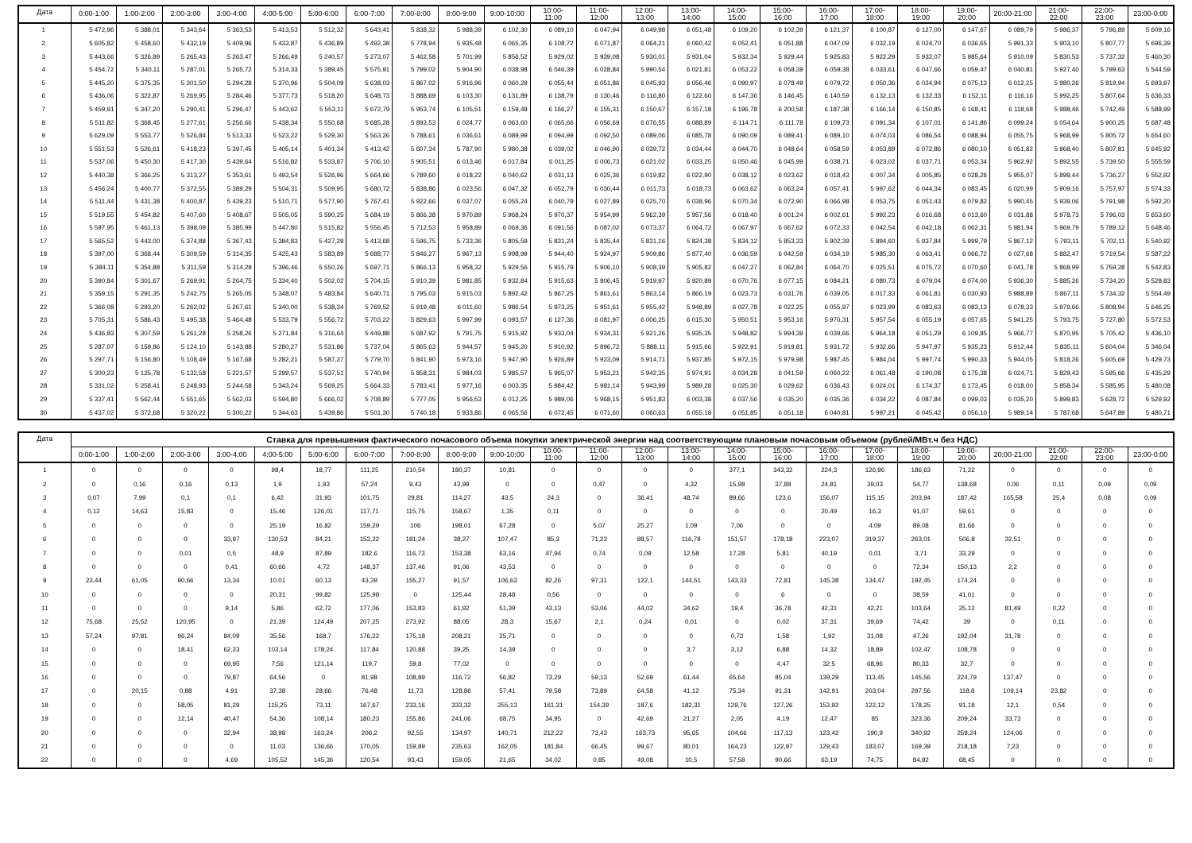| Дата | 0:00-1:00 | 1:00-2:00 | 2:00-3:00 | 3:00-4:00 | 4:00-5:00 | 5:00-6:00 | 6:00-7:00 | 7:00-8:00 | 8:00-9:00 | 9:00-10:00 | 10:00- 11:00 | 11:00- 12:00 | 12:00- 13:00 | 13:00- 14:00 | 14:00- 15:00 | 15:00- 16:00 | 16:00- 17:00 | 17:00- 18:00 | 18:00- 19:00 | 19:00- 20:00 | 20:00-21:00 | 21:00- 22:00 | 22:00- 23:00 | 23:00-0:00 |
| --- | --- | --- | --- | --- | --- | --- | --- | --- | --- | --- | --- | --- | --- | --- | --- | --- | --- | --- | --- | --- | --- | --- | --- | --- |
| 1 | 5 472,96 | 5 388,01 | 5 343,64 | 5 363,53 | 5 413,53 | 5 512,32 | 5 643,41 | 5 838,32 | 5 988,39 | 6 102,30 | 6 089,10 | 6 047,94 | 6 049,98 | 6 051,48 | 6 109,20 | 6 102,39 | 6 121,37 | 6 100,87 | 6 127,00 | 6 147,67 | 6 089,79 | 5 986,37 | 5 796,89 | 5 609,16 |
| 2 | 5 605,82 | 5 458,60 | 5 432,19 | 5 409,96 | 5 433,87 | 5 436,89 | 5 492,38 | 5 778,94 | 5 935,48 | 6 065,35 | 6 108,72 | 6 071,87 | 6 064,21 | 6 060,42 | 6 052,41 | 6 051,88 | 6 047,09 | 6 032,19 | 6 024,70 | 6 036,65 | 5 991,33 | 5 903,10 | 5 807,77 | 5 696,39 |
| 3 | 5 443,66 | 5 326,89 | 5 265,43 | 5 263,47 | 5 266,49 | 5 240,57 | 5 273,07 | 5 462,58 | 5 701,99 | 5 856,52 | 5 929,02 | 5 939,08 | 5 930,01 | 5 931,04 | 5 932,34 | 5 929,44 | 5 925,83 | 5 922,29 | 5 932,07 | 5 985,64 | 5 910,09 | 5 830,53 | 5 737,32 | 5 460,30 |
| 4 | 5 454,72 | 5 340,11 | 5 287,01 | 5 265,72 | 5 314,33 | 5 389,45 | 5 575,91 | 5 799,02 | 5 904,90 | 6 038,98 | 6 046,39 | 6 028,84 | 5 990,54 | 6 021,81 | 6 053,22 | 6 058,39 | 6 059,38 | 6 033,61 | 6 047,66 | 6 059,47 | 6 040,81 | 5 927,40 | 5 799,63 | 5 544,59 |
| 5 | 5 445,20 | 5 375,35 | 5 301,50 | 5 294,28 | 5 370,96 | 5 504,09 | 5 638,03 | 5 867,02 | 5 916,96 | 6 060,29 | 6 055,44 | 6 051,86 | 6 045,93 | 6 056,46 | 6 090,97 | 6 078,49 | 6 079,72 | 6 050,36 | 6 034,94 | 6 075,13 | 6 012,25 | 5 980,26 | 5 819,94 | 5 693,97 |
| 6 | 5 436,06 | 5 322,87 | 5 269,95 | 5 284,46 | 5 377,73 | 5 518,20 | 5 648,73 | 5 888,69 | 6 103,30 | 6 131,89 | 6 138,79 | 6 130,46 | 6 116,80 | 6 122,60 | 6 147,36 | 6 146,45 | 6 140,59 | 6 132,13 | 6 132,33 | 6 152,11 | 6 116,16 | 5 992,25 | 5 807,64 | 5 636,33 |
| 7 | 5 459,91 | 5 347,20 | 5 290,41 | 5 296,47 | 5 443,62 | 5 553,11 | 5 672,79 | 5 953,74 | 6 105,51 | 6 159,48 | 6 166,27 | 6 155,31 | 6 150,67 | 6 157,18 | 6 196,78 | 6 200,58 | 6 187,38 | 6 166,14 | 6 150,85 | 6 168,41 | 6 118,68 | 5 988,46 | 5 742,49 | 5 588,99 |
| 8 | 5 511,82 | 5 368,45 | 5 277,61 | 5 256,66 | 5 438,34 | 5 550,68 | 5 685,28 | 5 892,53 | 6 024,77 | 6 063,60 | 6 065,66 | 6 056,69 | 6 076,55 | 6 088,89 | 6 114,71 | 6 111,78 | 6 109,73 | 6 091,34 | 6 107,01 | 6 141,86 | 6 099,24 | 6 054,64 | 5 900,25 | 5 687,48 |
| 9 | 5 629,09 | 5 553,77 | 5 526,84 | 5 513,33 | 5 523,22 | 5 529,30 | 5 563,26 | 5 788,61 | 6 036,61 | 6 089,99 | 6 094,99 | 6 092,50 | 6 089,06 | 6 085,78 | 6 090,09 | 6 089,41 | 6 089,10 | 6 074,03 | 6 086,54 | 6 088,94 | 6 055,75 | 5 968,99 | 5 805,72 | 5 654,60 |
| 10 | 5 551,53 | 5 526,61 | 5 418,23 | 5 397,45 | 5 405,14 | 5 401,34 | 5 413,42 | 5 607,34 | 5 787,90 | 5 980,38 | 6 039,02 | 6 046,90 | 6 039,72 | 6 034,44 | 6 044,70 | 6 048,64 | 6 058,59 | 6 053,89 | 6 072,86 | 6 080,10 | 6 051,82 | 5 968,40 | 5 807,81 | 5 645,92 |
| 11 | 5 537,06 | 5 450,30 | 5 417,30 | 5 439,64 | 5 516,82 | 5 533,87 | 5 706,10 | 5 905,51 | 6 013,46 | 6 017,84 | 6 011,25 | 6 006,73 | 6 021,02 | 6 033,25 | 6 050,46 | 6 045,99 | 6 038,71 | 6 023,02 | 6 037,71 | 6 053,34 | 5 962,92 | 5 892,55 | 5 739,50 | 5 555,59 |
| 12 | 5 440,38 | 5 366,25 | 5 313,27 | 5 353,61 | 5 493,54 | 5 526,96 | 5 664,66 | 5 789,60 | 6 018,22 | 6 040,62 | 6 031,13 | 6 025,36 | 6 019,82 | 6 022,90 | 6 038,12 | 6 023,62 | 6 018,43 | 6 007,34 | 6 005,85 | 6 028,26 | 5 955,07 | 5 899,44 | 5 736,27 | 5 552,92 |
| 13 | 5 456,24 | 5 400,77 | 5 372,55 | 5 389,29 | 5 504,31 | 5 509,95 | 5 680,72 | 5 838,86 | 6 023,56 | 6 047,32 | 6 052,79 | 6 030,44 | 6 011,73 | 6 018,73 | 6 063,62 | 6 063,24 | 6 057,41 | 5 997,62 | 6 044,34 | 6 083,45 | 6 020,99 | 5 909,16 | 5 757,97 | 5 574,33 |
| 14 | 5 511,44 | 5 431,38 | 5 400,87 | 5 439,23 | 5 510,71 | 5 577,90 | 5 767,41 | 5 922,66 | 6 037,07 | 6 055,24 | 6 040,79 | 6 027,89 | 6 025,70 | 6 038,96 | 6 070,34 | 6 072,90 | 6 066,98 | 6 053,75 | 6 051,43 | 6 079,82 | 5 990,45 | 5 939,06 | 5 791,98 | 5 592,20 |
| 15 | 5 519,55 | 5 454,82 | 5 407,60 | 5 408,67 | 5 505,05 | 5 590,25 | 5 684,19 | 5 866,38 | 5 970,89 | 5 968,24 | 5 970,37 | 5 954,99 | 5 962,39 | 5 957,56 | 6 018,40 | 6 001,24 | 6 002,61 | 5 992,23 | 6 016,68 | 6 013,60 | 6 031,88 | 5 978,73 | 5 796,03 | 5 653,60 |
| 16 | 5 597,95 | 5 461,13 | 5 398,09 | 5 385,99 | 5 447,80 | 5 515,82 | 5 556,45 | 5 712,53 | 5 958,89 | 6 069,36 | 6 091,56 | 6 087,02 | 6 073,37 | 6 064,72 | 6 067,97 | 6 067,62 | 6 072,33 | 6 042,54 | 6 042,18 | 6 062,31 | 5 981,94 | 5 969,79 | 5 789,12 | 5 648,46 |
| 17 | 5 565,52 | 5 443,00 | 5 374,88 | 5 367,43 | 5 384,83 | 5 427,29 | 5 413,68 | 5 596,75 | 5 733,36 | 5 805,59 | 5 831,24 | 5 835,44 | 5 831,16 | 5 824,38 | 5 834,12 | 5 853,33 | 5 902,39 | 5 894,60 | 5 937,84 | 5 999,79 | 5 867,12 | 5 793,11 | 5 702,11 | 5 540,92 |
| 18 | 5 397,00 | 5 368,44 | 5 309,59 | 5 314,35 | 5 425,43 | 5 583,89 | 5 688,77 | 5 846,27 | 5 967,13 | 5 998,99 | 5 944,40 | 5 924,97 | 5 909,86 | 5 877,40 | 6 036,59 | 6 042,59 | 6 034,19 | 5 985,30 | 6 063,41 | 6 066,72 | 6 027,68 | 5 882,47 | 5 719,54 | 5 587,22 |
| 19 | 5 384,11 | 5 354,88 | 5 311,59 | 5 314,29 | 5 396,46 | 5 550,26 | 5 697,71 | 5 866,13 | 5 958,32 | 5 929,56 | 5 915,79 | 5 906,10 | 5 908,39 | 5 905,82 | 6 047,27 | 6 062,84 | 6 064,70 | 6 025,51 | 6 075,72 | 6 070,60 | 6 041,78 | 5 868,99 | 5 759,28 | 5 542,83 |
| 20 | 5 390,84 | 5 301,67 | 5 269,91 | 5 264,75 | 5 334,40 | 5 502,02 | 5 704,15 | 5 910,39 | 5 981,85 | 5 932,84 | 5 915,63 | 5 906,45 | 5 919,97 | 5 920,89 | 6 070,76 | 6 077,15 | 6 084,21 | 6 080,73 | 6 079,04 | 6 074,00 | 5 936,30 | 5 885,26 | 5 734,20 | 5 528,83 |
| 21 | 5 359,15 | 5 291,35 | 5 242,75 | 5 265,05 | 5 348,07 | 5 483,84 | 5 640,71 | 5 795,03 | 5 915,03 | 5 892,42 | 5 867,25 | 5 861,61 | 5 863,14 | 5 866,19 | 6 023,73 | 6 031,76 | 6 039,05 | 6 017,33 | 6 061,81 | 6 030,93 | 5 988,89 | 5 867,11 | 5 734,32 | 5 554,49 |
| 22 | 5 366,08 | 5 293,20 | 5 262,02 | 5 267,61 | 5 340,00 | 5 538,34 | 5 769,52 | 5 919,48 | 6 011,60 | 5 986,54 | 5 973,25 | 5 951,61 | 5 955,42 | 5 948,89 | 6 027,78 | 6 022,25 | 6 055,97 | 6 023,99 | 6 083,63 | 6 083,13 | 6 078,33 | 5 979,66 | 5 808,94 | 5 646,25 |
| 23 | 5 705,31 | 5 586,43 | 5 495,38 | 5 464,48 | 5 533,79 | 5 556,72 | 5 703,22 | 5 829,63 | 5 997,99 | 6 093,57 | 6 127,36 | 6 081,97 | 6 006,25 | 6 015,30 | 5 950,51 | 5 953,16 | 5 970,31 | 5 957,54 | 6 055,19 | 6 057,65 | 5 941,25 | 5 793,75 | 5 727,80 | 5 572,53 |
| 24 | 5 436,83 | 5 307,59 | 5 261,28 | 5 258,26 | 5 271,84 | 5 316,64 | 5 449,88 | 5 687,92 | 5 791,75 | 5 915,92 | 5 933,04 | 5 934,31 | 5 921,26 | 5 935,35 | 5 948,82 | 5 994,39 | 6 039,66 | 5 964,18 | 6 051,29 | 6 109,85 | 5 966,77 | 5 870,95 | 5 705,42 | 5 436,10 |
| 25 | 5 287,07 | 5 159,86 | 5 124,10 | 5 143,88 | 5 280,27 | 5 531,86 | 5 737,04 | 5 865,63 | 5 944,57 | 5 945,20 | 5 910,92 | 5 896,72 | 5 888,11 | 5 915,66 | 5 922,91 | 5 919,81 | 5 931,72 | 5 932,66 | 5 947,97 | 5 935,23 | 5 912,44 | 5 835,11 | 5 604,04 | 5 346,04 |
| 26 | 5 297,71 | 5 156,80 | 5 108,49 | 5 167,68 | 5 282,21 | 5 587,27 | 5 779,70 | 5 841,90 | 5 973,16 | 5 947,90 | 5 926,89 | 5 923,09 | 5 914,71 | 5 937,85 | 5 972,15 | 5 979,98 | 5 987,45 | 5 984,04 | 5 997,74 | 5 990,33 | 5 944,05 | 5 818,26 | 5 605,69 | 5 429,73 |
| 27 | 5 300,23 | 5 125,78 | 5 132,58 | 5 221,57 | 5 299,57 | 5 537,51 | 5 740,94 | 5 858,31 | 5 984,03 | 5 985,57 | 5 965,07 | 5 953,21 | 5 942,35 | 5 974,91 | 6 034,28 | 6 041,59 | 6 060,22 | 6 061,48 | 6 190,08 | 6 175,38 | 6 024,71 | 5 829,43 | 5 595,66 | 5 435,29 |
| 28 | 5 331,02 | 5 258,41 | 5 248,93 | 5 244,58 | 5 343,24 | 5 569,25 | 5 664,33 | 5 783,41 | 5 977,16 | 6 003,35 | 5 984,42 | 5 981,14 | 5 943,99 | 5 989,28 | 6 025,30 | 6 029,62 | 6 036,43 | 6 024,01 | 6 174,37 | 6 173,45 | 6 018,00 | 5 858,34 | 5 585,95 | 5 480,08 |
| 29 | 5 337,41 | 5 562,44 | 5 551,65 | 5 562,03 | 5 594,80 | 5 666,02 | 5 708,89 | 5 777,05 | 5 956,53 | 6 012,25 | 5 989,06 | 5 968,15 | 5 951,83 | 6 003,38 | 6 037,56 | 6 035,20 | 6 035,36 | 6 034,22 | 6 087,84 | 6 099,03 | 6 035,20 | 5 899,83 | 5 628,72 | 5 529,92 |
| 30 | 5 437,02 | 5 372,68 | 5 320,22 | 5 300,22 | 5 344,63 | 5 439,86 | 5 501,30 | 5 740,18 | 5 933,86 | 6 065,56 | 6 072,45 | 6 071,60 | 6 060,63 | 6 055,18 | 6 051,85 | 6 051,18 | 6 040,81 | 5 997,21 | 6 045,42 | 6 056,10 | 5 989,14 | 5 787,68 | 5 647,89 | 5 480,71 |
| Дата | Ставка для превышения фактического почасового объема покупки электрической энергии над соответствующим плановым почасовым объемом (рублей/МВт.ч без НДС) | | | | | | | | | | | | | | | | | | | | | | | |
| --- | --- | --- | --- | --- | --- | --- | --- | --- | --- | --- | --- | --- | --- | --- | --- | --- | --- | --- | --- | --- | --- | --- | --- | --- |
| | 0:00-1:00 | 1:00-2:00 | 2:00-3:00 | 3:00-4:00 | 4:00-5:00 | 5:00-6:00 | 6:00-7:00 | 7:00-8:00 | 8:00-9:00 | 9:00-10:00 | 10:00- 11:00 | 11:00- 12:00 | 12:00- 13:00 | 13:00- 14:00 | 14:00- 15:00 | 15:00- 16:00 | 16:00- 17:00 | 17:00- 18:00 | 18:00- 19:00 | 19:00- 20:00 | 20:00-21:00 | 21:00- 22:00 | 22:00- 23:00 | 23:00-0:00 |
| 1 | 0 | 0 | 0 | 0 | 98,4 | 18,77 | 111,25 | 210,54 | 180,37 | 10,81 | 0 | 0 | 0 | 0 | 377,1 | 343,32 | 224,3 | 126,96 | 186,63 | 71,22 | 0 | 0 | 0 | 0 |
| 2 | 0 | 0,16 | 0,16 | 0,13 | 1,9 | 1,93 | 57,24 | 9,43 | 43,99 | 0 | 0 | 0,47 | 0 | 4,32 | 15,98 | 37,88 | 24,81 | 39,03 | 54,77 | 138,68 | 0,06 | 0,11 | 0,09 | 0,09 |
| 3 | 0,07 | 7,99 | 0,1 | 0,1 | 6,42 | 31,93 | 101,75 | 29,81 | 114,27 | 43,5 | 24,3 | 0 | 36,41 | 48,74 | 89,66 | 123,6 | 156,07 | 115,15 | 203,94 | 187,42 | 165,58 | 25,4 | 0,08 | 0,09 |
| 4 | 0,12 | 14,63 | 15,83 | 0 | 15,46 | 126,01 | 117,71 | 115,75 | 158,67 | 1,35 | 0,11 | 0 | 0 | 0 | 0 | 0 | 20,49 | 16,3 | 91,07 | 59,61 | 0 | 0 | 0 | 0 |
| 5 | 0 | 0 | 0 | 0 | 25,19 | 16,82 | 159,29 | 106 | 198,01 | 67,28 | 0 | 5,07 | 25,27 | 1,09 | 7,06 | 0 | 0 | 4,09 | 89,08 | 81,66 | 0 | 0 | 0 | 0 |
| 6 | 0 | 0 | 0 | 33,97 | 130,53 | 84,21 | 153,22 | 181,24 | 38,27 | 107,47 | 85,3 | 71,23 | 88,57 | 116,78 | 151,57 | 178,18 | 223,07 | 319,37 | 263,01 | 506,8 | 32,51 | 0 | 0 | 0 |
| 7 | 0 | 0 | 0,01 | 0,5 | 48,9 | 87,89 | 182,6 | 116,73 | 153,38 | 63,16 | 47,94 | 0,74 | 0,09 | 12,58 | 17,28 | 5,81 | 40,19 | 0,01 | 3,71 | 33,29 | 0 | 0 | 0 | 0 |
| 8 | 0 | 0 | 0 | 0,41 | 60,66 | 4,72 | 148,37 | 137,46 | 91,06 | 43,53 | 0 | 0 | 0 | 0 | 0 | 0 | 0 | 0 | 72,34 | 150,13 | 2,2 | 0 | 0 | 0 |
| 9 | 23,44 | 61,05 | 90,66 | 13,34 | 10,01 | 60,13 | 43,39 | 155,27 | 91,57 | 106,63 | 82,26 | 97,31 | 122,1 | 144,51 | 143,33 | 72,81 | 145,38 | 134,47 | 192,45 | 174,24 | 0 | 0 | 0 | 0 |
| 10 | 0 | 0 | 0 | 0 | 20,31 | 99,82 | 125,98 | 0 | 125,44 | 28,48 | 0,56 | 0 | 0 | 0 | 0 | 6 | 0 | 0 | 38,59 | 41,01 | 0 | 0 | 0 | 0 |
| 11 | 0 | 0 | 0 | 9,14 | 5,86 | 62,72 | 177,06 | 153,83 | 61,92 | 51,39 | 43,13 | 53,06 | 44,02 | 34,62 | 19,4 | 36,78 | 42,31 | 42,21 | 103,64 | 25,12 | 81,49 | 0,22 | 0 | 0 |
| 12 | 75,68 | 25,52 | 120,95 | 0 | 21,39 | 124,49 | 207,25 | 273,92 | 88,05 | 28,3 | 15,67 | 2,1 | 0,24 | 0,01 | 0 | 0,02 | 37,31 | 39,69 | 74,42 | 39 | 0 | 0,11 | 0 | 0 |
| 13 | 57,24 | 97,81 | 96,24 | 84,09 | 35,56 | 168,7 | 176,22 | 175,18 | 208,21 | 25,71 | 0 | 0 | 0 | 0 | 0,73 | 1,58 | 1,92 | 31,08 | 47,26 | 192,04 | 31,78 | 0 | 0 | 0 |
| 14 | 0 | 0 | 18,41 | 62,23 | 103,14 | 178,24 | 117,84 | 120,88 | 39,25 | 14,39 | 0 | 0 | 0 | 3,7 | 3,12 | 6,88 | 14,32 | 18,89 | 102,47 | 108,78 | 0 | 0 | 0 | 0 |
| 15 | 0 | 0 | 0 | 69,95 | 7,56 | 121,14 | 119,7 | 59,8 | 77,02 | 0 | 0 | 0 | 0 | 0 | 0 | 4,47 | 32,5 | 68,96 | 80,33 | 32,7 | 0 | 0 | 0 | 0 |
| 16 | 0 | 0 | 0 | 79,87 | 64,56 | 0 | 81,98 | 108,89 | 116,72 | 56,82 | 73,29 | 59,13 | 52,69 | 61,44 | 65,64 | 85,04 | 139,29 | 113,45 | 145,56 | 224,79 | 137,47 | 0 | 0 | 0 |
| 17 | 0 | 20,15 | 0,88 | 4,91 | 37,38 | 28,66 | 76,48 | 11,73 | 128,86 | 57,41 | 79,58 | 73,89 | 64,58 | 41,12 | 75,34 | 91,31 | 142,91 | 203,04 | 297,56 | 118,8 | 109,14 | 23,82 | 0 | 0 |
| 18 | 0 | 0 | 58,05 | 81,29 | 115,25 | 73,11 | 167,67 | 233,16 | 333,32 | 255,13 | 161,31 | 154,39 | 187,6 | 182,31 | 129,76 | 127,26 | 153,92 | 122,12 | 178,25 | 91,18 | 12,1 | 0,54 | 0 | 0 |
| 19 | 0 | 0 | 12,14 | 40,47 | 54,36 | 108,14 | 180,23 | 155,86 | 241,06 | 68,75 | 34,95 | 0 | 42,69 | 21,27 | 2,05 | 4,19 | 12,47 | 85 | 323,36 | 209,24 | 33,73 | 0 | 0 | 0 |
| 20 | 0 | 0 | 0 | 32,94 | 38,98 | 163,24 | 206,2 | 92,55 | 134,97 | 140,71 | 212,22 | 73,43 | 163,73 | 95,65 | 104,66 | 117,13 | 123,42 | 190,9 | 340,92 | 259,24 | 124,06 | 0 | 0 | 0 |
| 21 | 0 | 0 | 0 | 0 | 11,03 | 136,66 | 170,05 | 159,89 | 235,63 | 162,05 | 181,84 | 66,45 | 99,67 | 80,01 | 164,23 | 122,97 | 129,43 | 183,07 | 169,39 | 218,18 | 7,23 | 0 | 0 | 0 |
| 22 | 0 | 0 | 0 | 4,69 | 105,52 | 145,36 | 120,54 | 93,43 | 159,05 | 21,65 | 34,02 | 0,85 | 49,08 | 10,5 | 57,58 | 90,66 | 63,19 | 74,75 | 84,92 | 68,45 | 0 | 0 | 0 | 0 |